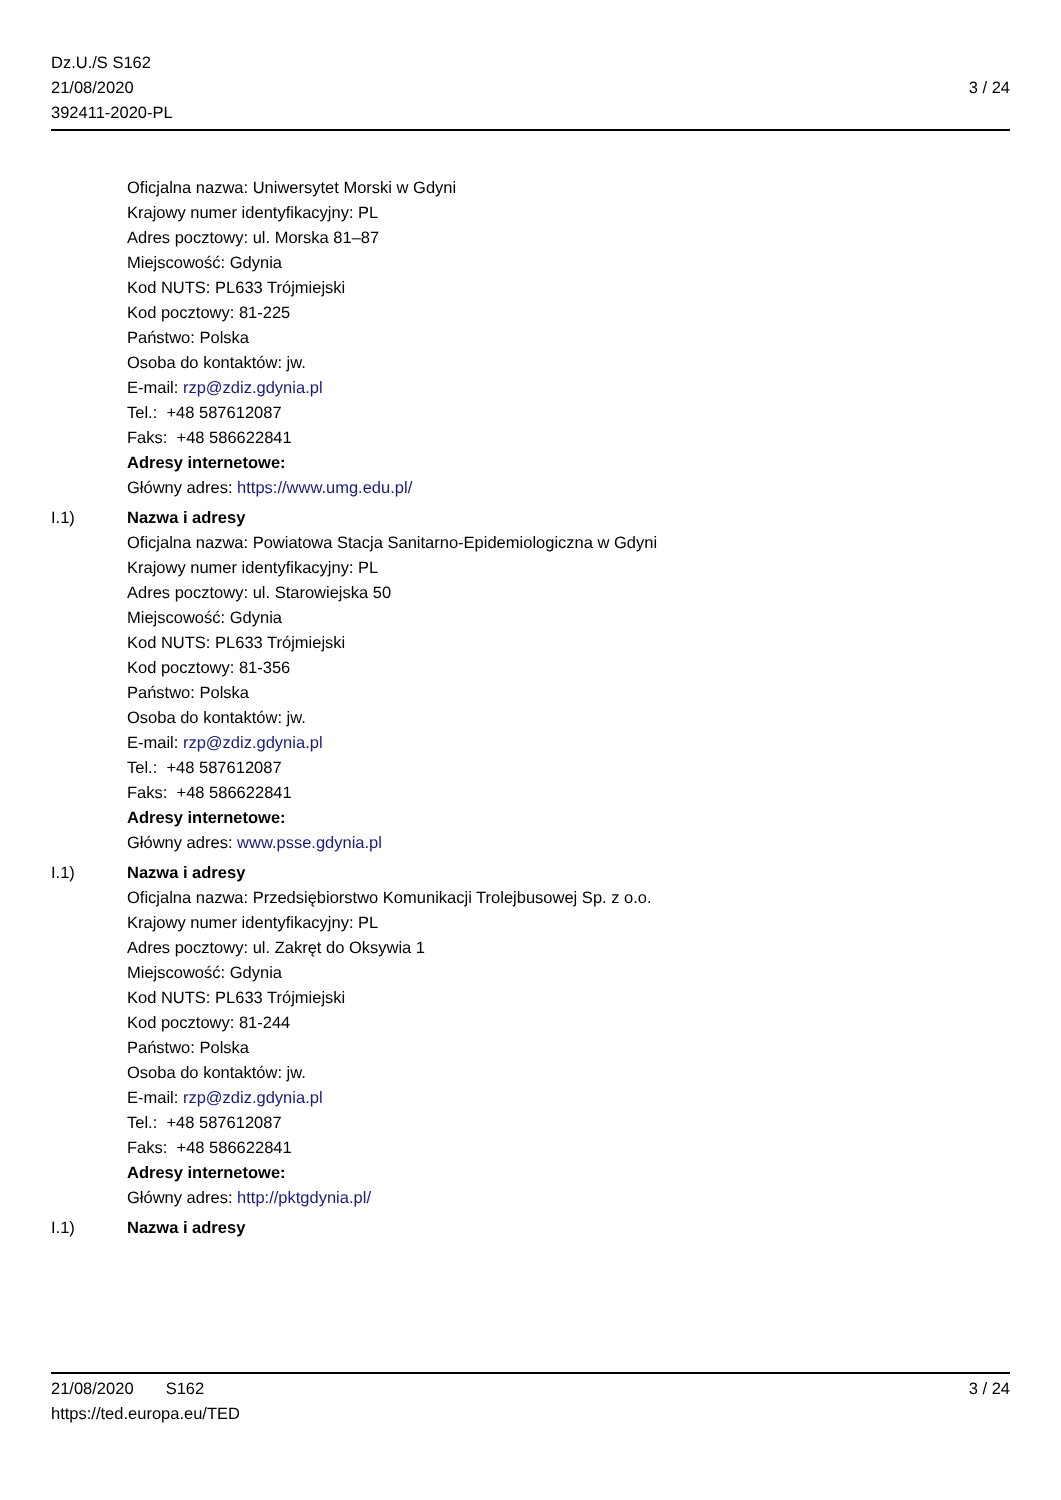Dz.U./S S162
21/08/2020
392411-2020-PL
3 / 24
Oficjalna nazwa: Uniwersytet Morski w Gdyni
Krajowy numer identyfikacyjny: PL
Adres pocztowy: ul. Morska 81–87
Miejscowość: Gdynia
Kod NUTS: PL633 Trójmiejski
Kod pocztowy: 81-225
Państwo: Polska
Osoba do kontaktów: jw.
E-mail: rzp@zdiz.gdynia.pl
Tel.: +48 587612087
Faks: +48 586622841
Adresy internetowe:
Główny adres: https://www.umg.edu.pl/
I.1) Nazwa i adresy
Oficjalna nazwa: Powiatowa Stacja Sanitarno-Epidemiologiczna w Gdyni
Krajowy numer identyfikacyjny: PL
Adres pocztowy: ul. Starowiejska 50
Miejscowość: Gdynia
Kod NUTS: PL633 Trójmiejski
Kod pocztowy: 81-356
Państwo: Polska
Osoba do kontaktów: jw.
E-mail: rzp@zdiz.gdynia.pl
Tel.: +48 587612087
Faks: +48 586622841
Adresy internetowe:
Główny adres: www.psse.gdynia.pl
I.1) Nazwa i adresy
Oficjalna nazwa: Przedsiębiorstwo Komunikacji Trolejbusowej Sp. z o.o.
Krajowy numer identyfikacyjny: PL
Adres pocztowy: ul. Zakręt do Oksywia 1
Miejscowość: Gdynia
Kod NUTS: PL633 Trójmiejski
Kod pocztowy: 81-244
Państwo: Polska
Osoba do kontaktów: jw.
E-mail: rzp@zdiz.gdynia.pl
Tel.: +48 587612087
Faks: +48 586622841
Adresy internetowe:
Główny adres: http://pktgdynia.pl/
I.1) Nazwa i adresy
21/08/2020 S162 3 / 24
https://ted.europa.eu/TED